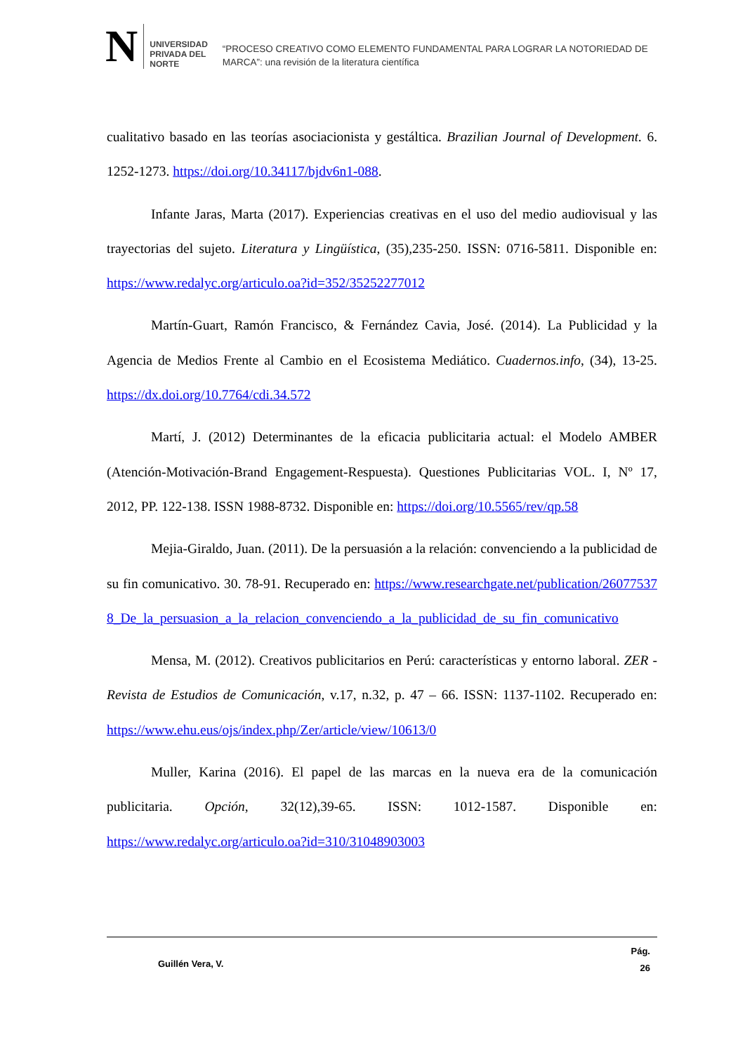N
UNIVERSIDAD
PRIVADA DEL NORTE
“PROCESO CREATIVO COMO ELEMENTO FUNDAMENTAL PARA LOGRAR LA NOTORIEDAD DE MARCA”: una revisión de la literatura científica
cualitativo basado en las teorías asociacionista y gestáltica. Brazilian Journal of Development. 6. 1252-1273. https://doi.org/10.34117/bjdv6n1-088.
Infante Jaras, Marta (2017). Experiencias creativas en el uso del medio audiovisual y las trayectorias del sujeto. Literatura y Lingüística, (35),235-250. ISSN: 0716-5811. Disponible en: https://www.redalyc.org/articulo.oa?id=352/35252277012
Martín-Guart, Ramón Francisco, & Fernández Cavia, José. (2014). La Publicidad y la Agencia de Medios Frente al Cambio en el Ecosistema Mediático. Cuadernos.info, (34), 13-25. https://dx.doi.org/10.7764/cdi.34.572
Martí, J. (2012) Determinantes de la eficacia publicitaria actual: el Modelo AMBER (Atención-Motivación-Brand Engagement-Respuesta). Questiones Publicitarias VOL. I, Nº 17, 2012, PP. 122-138. ISSN 1988-8732. Disponible en: https://doi.org/10.5565/rev/qp.58
Mejia-Giraldo, Juan. (2011). De la persuasión a la relación: convenciendo a la publicidad de su fin comunicativo. 30. 78-91. Recuperado en: https://www.researchgate.net/publication/260775378_De_la_persuasion_a_la_relacion_convenciendo_a_la_publicidad_de_su_fin_comunicativo
Mensa, M. (2012). Creativos publicitarios en Perú: características y entorno laboral. ZER - Revista de Estudios de Comunicación, v.17, n.32, p. 47 – 66. ISSN: 1137-1102. Recuperado en: https://www.ehu.eus/ojs/index.php/Zer/article/view/10613/0
Muller, Karina (2016). El papel de las marcas en la nueva era de la comunicación publicitaria. Opción, 32(12),39-65. ISSN: 1012-1587. Disponible en: https://www.redalyc.org/articulo.oa?id=310/31048903003
Guillén Vera, V.
Pág.
26